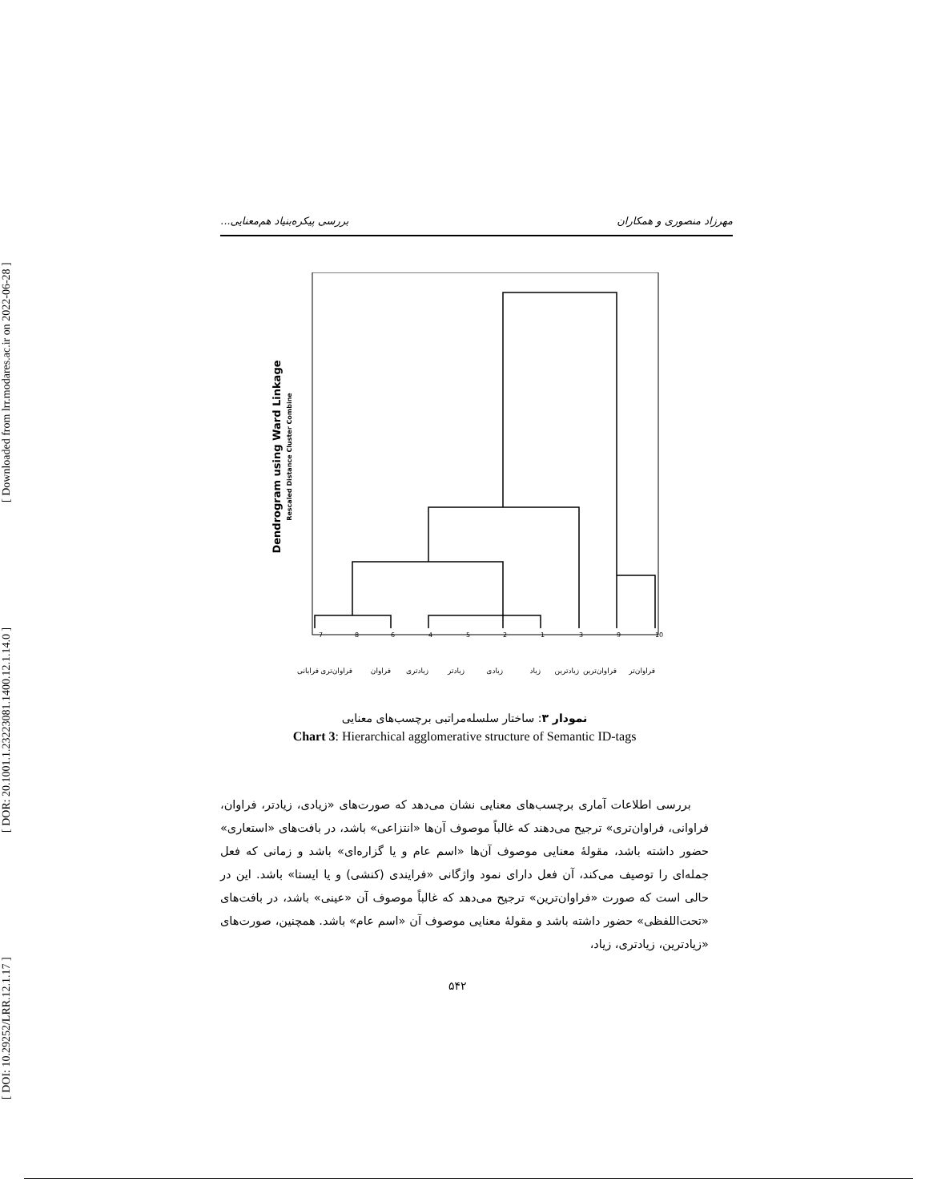[ DOI: 10.29252/LRR.12.1.17 ] [ DOR: 20.1001.1.23223081.1400.12.1.14.0 ] [ Downloaded from lrr.modares.ac.ir on 2022-06-28 ]
مهرزاد منصوری و همکاران بررسی پیکره‌بنیاد هم‌معنایی...
Dendrogram using Ward Linkage
Rescaled Distance Cluster Combine
7
8
6
4
5
2
1
3
9
10
فرایانی
فراوان‌تری
فراوان
زیادتری
زیادتر
زیادی
زیاد
زیادترین
فراوان‌ترین
فراوان‌تر
نمودار ۳: ساختار سلسله‌مراتبی برچسب‌های معنایی
Chart 3: Hierarchical agglomerative structure of Semantic ID-tags
بررسی اطلاعات آماری برچسب‌های معنایی نشان می‌دهد که صورت‌های «زیادی، زیادتر، فراوان، فراوانی، فراوان‌تری» ترجیح می‌دهند که غالباً موصوف آن‌ها «انتزاعی» باشد، در بافت‌های «استعاری» حضور داشته باشد، مقولهٔ معنایی موصوف آن‌ها «اسم عام و یا گزاره‌ای» باشد و زمانی که فعل جمله‌ای را توصیف می‌کند، آن فعل دارای نمود واژگانی «فرایندی (کنشی) و یا ایستا» باشد. این در حالی است که صورت «فراوان‌ترین» ترجیح می‌دهد که غالباً موصوف آن «عینی» باشد، در بافت‌های «تحت‌اللفظی» حضور داشته باشد و مقولهٔ معنایی موصوف آن «اسم عام» باشد. همچنین، صورت‌های «زیادترین، زیادتری، زیاد،
۵۴۲